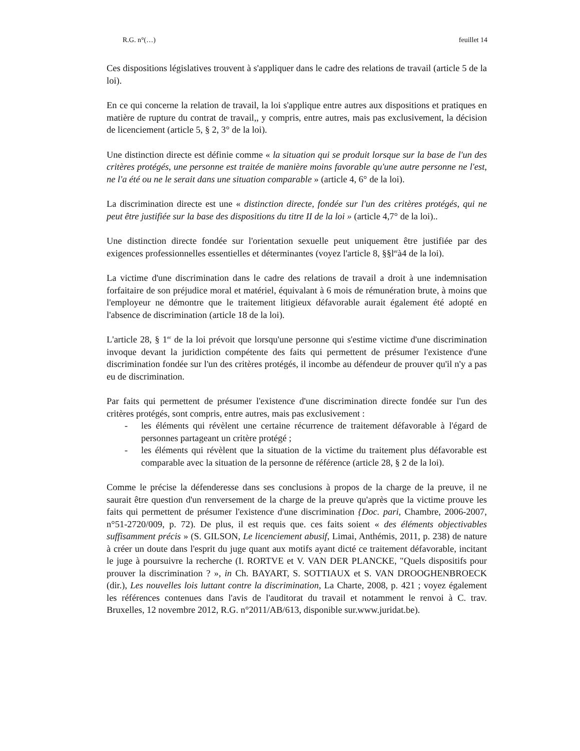R.G. n°(…) feuillet 14
Ces dispositions législatives trouvent à s'appliquer dans le cadre des relations de travail (article 5 de la loi).
En ce qui concerne la relation de travail, la loi s'applique entre autres aux dispositions et pratiques en matière de rupture du contrat de travail,, y compris, entre autres, mais pas exclusivement, la décision de licenciement (article 5, § 2, 3° de la loi).
Une distinction directe est définie comme « la situation qui se produit lorsque sur la base de l'un des critères protégés, une personne est traitée de manière moins favorable qu'une autre personne ne l'est, ne l'a été ou ne le serait dans une situation comparable » (article 4, 6° de la loi).
La discrimination directe est une « distinction directe, fondée sur l'un des critères protégés, qui ne peut être justifiée sur la base des dispositions du titre II de la loi » (article 4,7° de la loi)..
Une distinction directe fondée sur l'orientation sexuelle peut uniquement être justifiée par des exigences professionnelles essentielles et déterminantes (voyez l'article 8, §§l<sup>er</sup>à4 de la loi).
La victime d'une discrimination dans le cadre des relations de travail a droit à une indemnisation forfaitaire de son préjudice moral et matériel, équivalant à 6 mois de rémunération brute, à moins que l'employeur ne démontre que le traitement litigieux défavorable aurait également été adopté en l'absence de discrimination (article 18 de la loi).
L'article 28, § 1<sup>er</sup> de la loi prévoit que lorsqu'une personne qui s'estime victime d'une discrimination invoque devant la juridiction compétente des faits qui permettent de présumer l'existence d'une discrimination fondée sur l'un des critères protégés, il incombe au défendeur de prouver qu'il n'y a pas eu de discrimination.
Par faits qui permettent de présumer l'existence d'une discrimination directe fondée sur l'un des critères protégés, sont compris, entre autres, mais pas exclusivement :
- les éléments qui révèlent une certaine récurrence de traitement défavorable à l'égard de personnes partageant un critère protégé ;
- les éléments qui révèlent que la situation de la victime du traitement plus défavorable est comparable avec la situation de la personne de référence (article 28, § 2 de la loi).
Comme le précise la défenderesse dans ses conclusions à propos de la charge de la preuve, il ne saurait être question d'un renversement de la charge de la preuve qu'après que la victime prouve les faits qui permettent de présumer l'existence d'une discrimination {Doc. pari, Chambre, 2006-2007, n°51-2720/009, p. 72). De plus, il est requis que. ces faits soient « des éléments objectivables suffisamment précis » (S. GILSON, Le licenciement abusif, Limai, Anthémis, 2011, p. 238) de nature à créer un doute dans l'esprit du juge quant aux motifs ayant dicté ce traitement défavorable, incitant le juge à poursuivre la recherche (I. RORTVE et V. VAN DER PLANCKE, "Quels dispositifs pour prouver la discrimination ? », in Ch. BAYART, S. SOTTIAUX et S. VAN DROOGHENBROECK (dir.), Les nouvelles lois luttant contre la discrimination, La Charte, 2008, p. 421 ; voyez également les références contenues dans l'avis de l'auditorat du travail et notamment le renvoi à C. trav. Bruxelles, 12 novembre 2012, R.G. n°2011/AB/613, disponible sur.www.juridat.be).